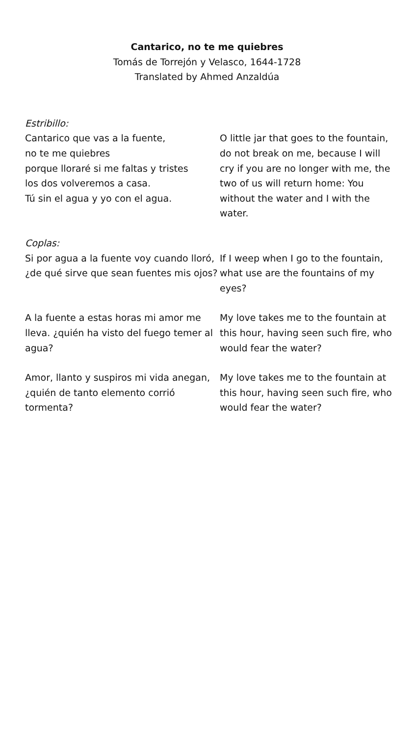Cantarico, no te me quiebres
Tomás de Torrejón y Velasco, 1644-1728
Translated by Ahmed Anzaldúa
Estribillo:
Cantarico que vas a la fuente,
no te me quiebres
porque lloraré si me faltas y tristes
los dos volveremos a casa.
Tú sin el agua y yo con el agua.
O little jar that goes to the fountain, do not break on me, because I will cry if you are no longer with me, the two of us will return home: You without the water and I with the water.
Coplas:
Si por agua a la fuente voy cuando lloró, ¿de qué sirve que sean fuentes mis ojos?
If I weep when I go to the fountain, what use are the fountains of my eyes?
A la fuente a estas horas mi amor me lleva. ¿quién ha visto del fuego temer al agua?
My love takes me to the fountain at this hour, having seen such fire, who would fear the water?
Amor, llanto y suspiros mi vida anegan, ¿quién de tanto elemento corrió tormenta?
My love takes me to the fountain at this hour, having seen such fire, who would fear the water?